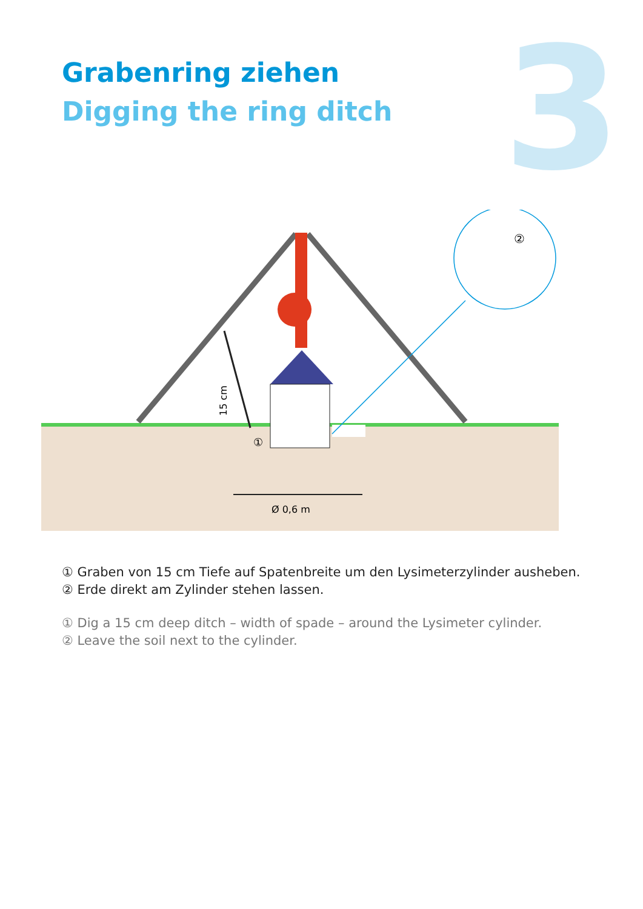3
Grabenring ziehen
Digging the ring ditch
①
15 cm
Ø 0,6 m
②
① Graben von 15 cm Tiefe auf Spatenbreite um den Lysimeterzylinder ausheben.
② Erde direkt am Zylinder stehen lassen.
① Dig a 15 cm deep ditch – width of spade – around the Lysimeter cylinder.
② Leave the soil next to the cylinder.